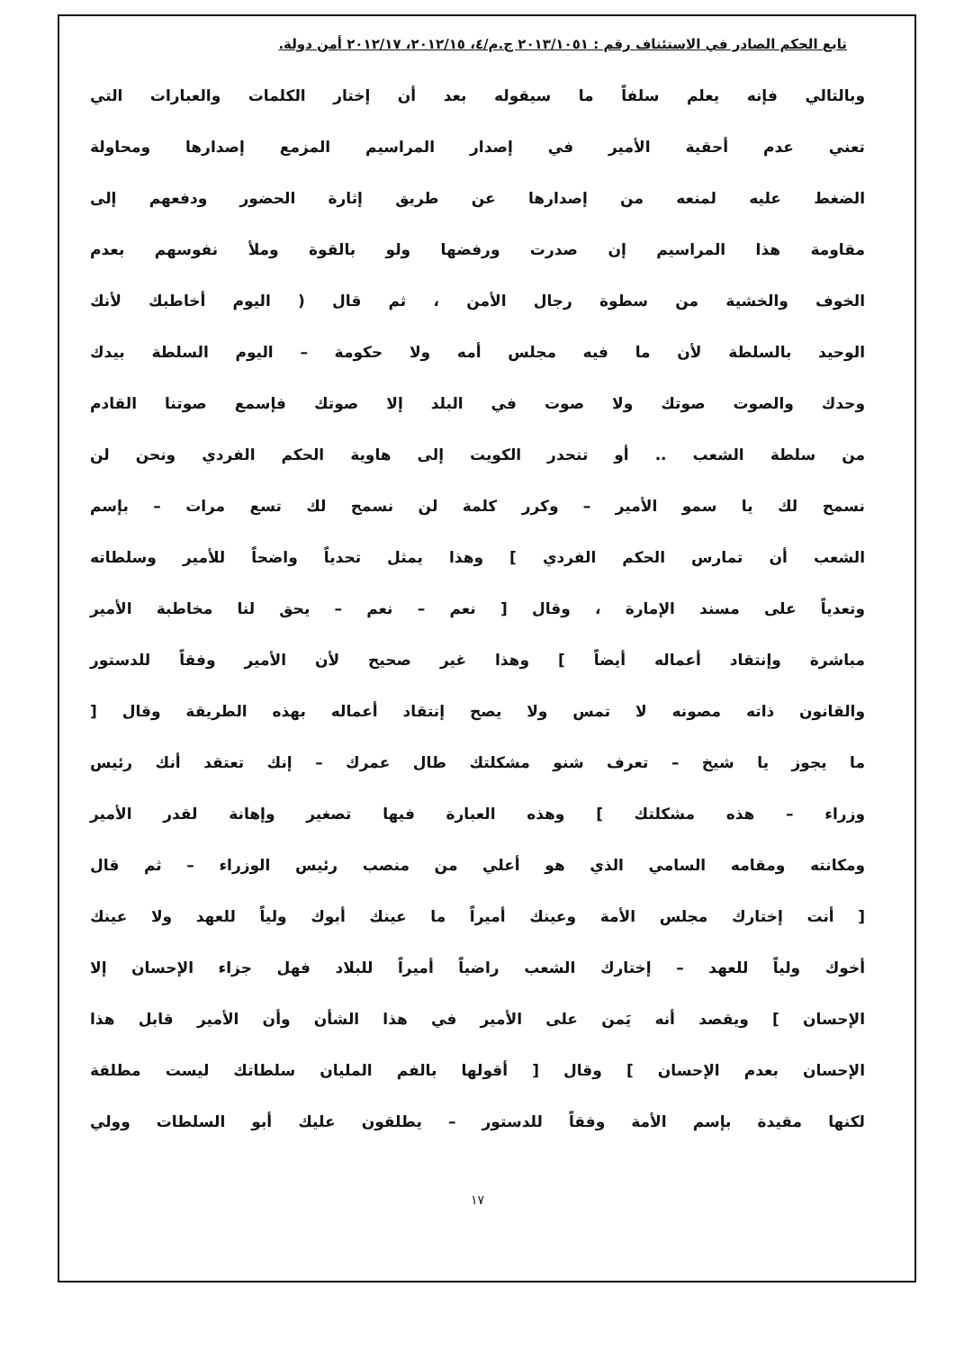تابع الحكم الصادر في الاستئناف رقم : ٢٠١٣/١٠٥١ ج.م/٤، ٢٠١٢/١٥، ٢٠١٢/١٧ أمن دولة.
وبالتالي فإنه يعلم سلفاً ما سيقوله بعد أن إختار الكلمات والعبارات التي
تعني عدم أحقية الأمير في إصدار المراسيم المزمع إصدارها ومحاولة
الضغط عليه لمنعه من إصدارها عن طريق إثارة الحضور ودفعهم إلى
مقاومة هذا المراسيم إن صدرت ورفضها ولو بالقوة وملأ نفوسهم بعدم
الخوف والخشية من سطوة رجال الأمن ، ثم قال ( اليوم أخاطبك لأنك
الوحيد بالسلطة لأن ما فيه مجلس أمه ولا حكومة – اليوم السلطة بيدك
وحدك والصوت صوتك ولا صوت في البلد إلا صوتك فإسمع صوتنا القادم
من سلطة الشعب .. أو تنحدر الكويت إلى هاوية الحكم الفردي ونحن لن
نسمح لك يا سمو الأمير – وكرر كلمة لن نسمح لك تسع مرات – بإسم
الشعب أن تمارس الحكم الفردي ] وهذا يمثل تحدياً واضحاً للأمير وسلطاته
وتعدياً على مسند الإمارة ، وقال [ نعم – نعم – يحق لنا مخاطبة الأمير
مباشرة وإنتقاد أعماله أيضاً ] وهذا غير صحيح لأن الأمير وفقاً للدستور
والقانون ذاته مصونه لا تمس ولا يصح إنتقاد أعماله بهذه الطريقة وقال [
ما يجوز يا شيخ – تعرف شنو مشكلتك طال عمرك – إنك تعتقد أنك رئيس
وزراء – هذه مشكلتك ] وهذه العبارة فيها تصغير وإهانة لقدر الأمير
ومكانته ومقامه السامي الذي هو أعلي من منصب رئيس الوزراء – ثم قال
[ أنت إختارك مجلس الأمة وعينك أميراً ما عينك أبوك ولياً للعهد ولا عينك
أخوك ولياً للعهد – إختارك الشعب راضياً أميراً للبلاد فهل جزاء الإحسان إلا
الإحسان ] ويقصد أنه يَمن على الأمير في هذا الشأن وأن الأمير قابل هذا
الإحسان بعدم الإحسان ] وقال [ أقولها بالفم المليان سلطاتك ليست مطلقة
لكنها مقيدة بإسم الأمة وفقاً للدستور – يطلقون عليك أبو السلطات وولي
١٧